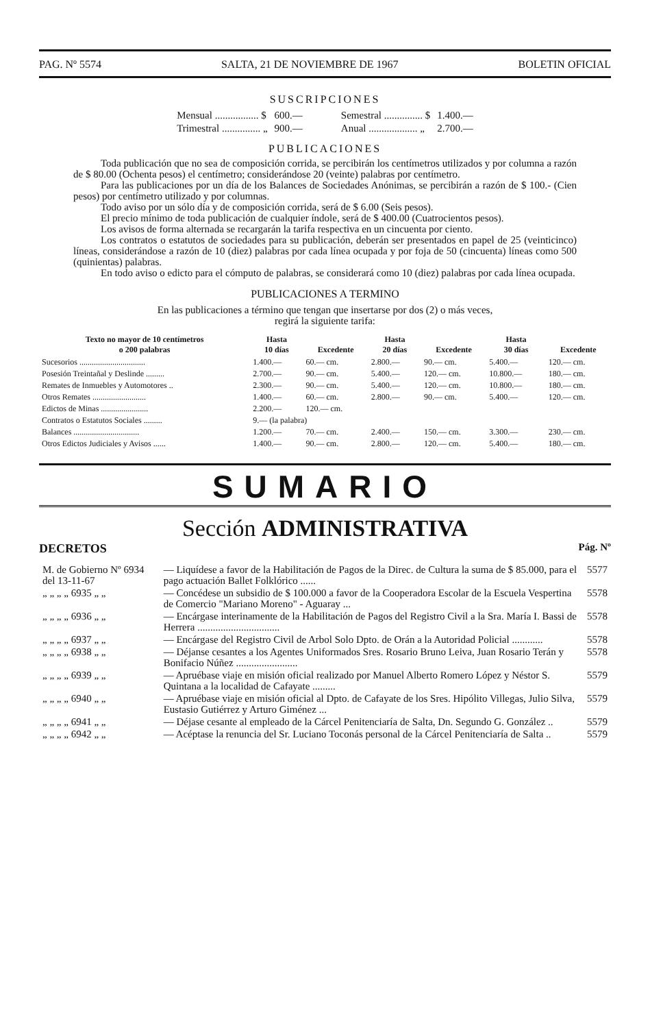PAG. Nº 5574 SALTA, 21 DE NOVIEMBRE DE 1967 BOLETIN OFICIAL
SUSCRIPCIONES
| Mensual ................. $ | 600.— | Semestral ............... $ | 1.400.— |
| Trimestral ............... „ | 900.— | Anual ................... „ | 2.700.— |
PUBLICACIONES
Toda publicación que no sea de composición corrida, se percibirán los centímetros utilizados y por columna a razón de $ 80.00 (Ochenta pesos) el centímetro; considerándose 20 (veinte) palabras por centímetro.
Para las publicaciones por un día de los Balances de Sociedades Anónimas, se percibirán a razón de $ 100.- (Cien pesos) por centímetro utilizado y por columnas.
Todo aviso por un sólo día y de composición corrida, será de $ 6.00 (Seis pesos).
El precio mínimo de toda publicación de cualquier índole, será de $ 400.00 (Cuatrocientos pesos).
Los avisos de forma alternada se recargarán la tarifa respectiva en un cincuenta por ciento.
Los contratos o estatutos de sociedades para su publicación, deberán ser presentados en papel de 25 (veinticinco) líneas, considerándose a razón de 10 (diez) palabras por cada línea ocupada y por foja de 50 (cincuenta) líneas como 500 (quinientas) palabras.
En todo aviso o edicto para el cómputo de palabras, se considerará como 10 (diez) palabras por cada línea ocupada.
PUBLICACIONES A TERMINO
En las publicaciones a término que tengan que insertarse por dos (2) o más veces,
regirá la siguiente tarifa:
| Texto no mayor de 10 centímetros o 200 palabras | Hasta 10 días | Excedente | Hasta 20 días | Excedente | Hasta 30 días | Excedente |
| --- | --- | --- | --- | --- | --- | --- |
| Sucesorios ................................ | 1.400.— | 60.— cm. | 2.800.— | 90.— cm. | 5.400.— | 120.— cm. |
| Posesión Treintañal y Deslinde ......... | 2.700.— | 90.— cm. | 5.400.— | 120.— cm. | 10.800.— | 180.— cm. |
| Remates de Inmuebles y Automotores .. | 2.300.— | 90.— cm. | 5.400.— | 120.— cm. | 10.800.— | 180.— cm. |
| Otros Remates .......................... | 1.400.— | 60.— cm. | 2.800.— | 90.— cm. | 5.400.— | 120.— cm. |
| Edictos de Minas ....................... | 2.200.— | 120.— cm. | | | | |
| Contratos o Estatutos Sociales ......... | 9.— (la palabra) | | | | | |
| Balances ................................ | 1.200.— | 70.— cm. | 2.400.— | 150.— cm. | 3.300.— | 230.— cm. |
| Otros Edictos Judiciales y Avisos ...... | 1.400.— | 90.— cm. | 2.800.— | 120.— cm. | 5.400.— | 180.— cm. |
SUMARIO
Sección ADMINISTRATIVA
DECRETOS Pág. Nº
| M. de Gobierno Nº 6934 del 13-11-67 | — Liquídese a favor de la Habilitación de Pagos de la Direc. de Cultura la suma de $ 85.000, para el pago actuación Ballet Folklórico ...... | 5577 |
| „ „ „ „ 6935 „ „ | — Concédese un subsidio de $ 100.000 a favor de la Cooperadora Escolar de la Escuela Vespertina de Comercio "Mariano Moreno" - Aguaray ... | 5578 |
| „ „ „ „ 6936 „ „ | — Encárgase interinamente de la Habilitación de Pagos del Registro Civil a la Sra. María I. Bassi de Herrera ................................ | 5578 |
| „ „ „ „ 6937 „ „ | — Encárgase del Registro Civil de Arbol Solo Dpto. de Orán a la Autoridad Policial ............ | 5578 |
| „ „ „ „ 6938 „ „ | — Déjanse cesantes a los Agentes Uniformados Sres. Rosario Bruno Leiva, Juan Rosario Terán y Bonifacio Núñez ........................ | 5578 |
| „ „ „ „ 6939 „ „ | — Apruébase viaje en misión oficial realizado por Manuel Alberto Romero López y Néstor S. Quintana a la localidad de Cafayate ......... | 5579 |
| „ „ „ „ 6940 „ „ | — Apruébase viaje en misión oficial al Dpto. de Cafayate de los Sres. Hipólito Villegas, Julio Silva, Eustasio Gutiérrez y Arturo Giménez ... | 5579 |
| „ „ „ „ 6941 „ „ | — Déjase cesante al empleado de la Cárcel Penitenciaría de Salta, Dn. Segundo G. González .. | 5579 |
| „ „ „ „ 6942 „ „ | — Acéptase la renuncia del Sr. Luciano Toconás personal de la Cárcel Penitenciaría de Salta .. | 5579 |